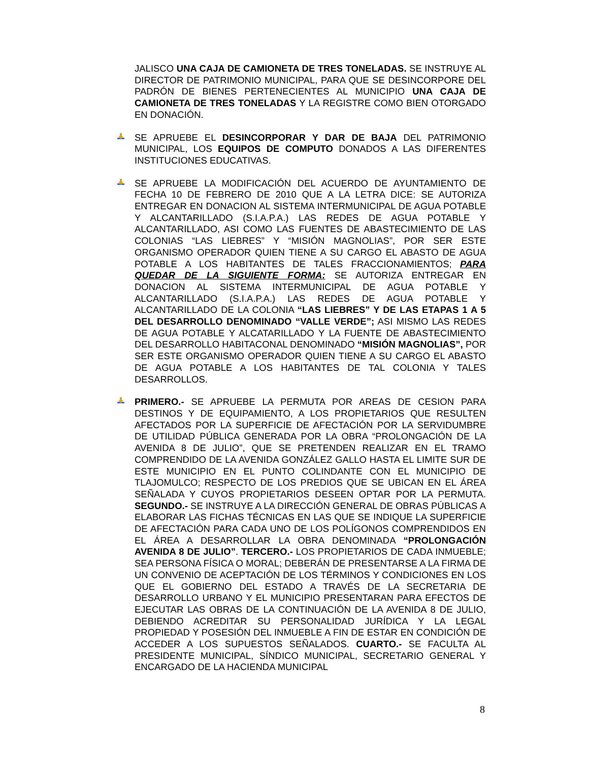JALISCO UNA CAJA DE CAMIONETA DE TRES TONELADAS. SE INSTRUYE AL DIRECTOR DE PATRIMONIO MUNICIPAL, PARA QUE SE DESINCORPORE DEL PADRÓN DE BIENES PERTENECIENTES AL MUNICIPIO UNA CAJA DE CAMIONETA DE TRES TONELADAS Y LA REGISTRE COMO BIEN OTORGADO EN DONACIÓN.
SE APRUEBE EL DESINCORPORAR Y DAR DE BAJA DEL PATRIMONIO MUNICIPAL, LOS EQUIPOS DE COMPUTO DONADOS A LAS DIFERENTES INSTITUCIONES EDUCATIVAS.
SE APRUEBE LA MODIFICACIÓN DEL ACUERDO DE AYUNTAMIENTO DE FECHA 10 DE FEBRERO DE 2010 QUE A LA LETRA DICE: SE AUTORIZA ENTREGAR EN DONACION AL SISTEMA INTERMUNICIPAL DE AGUA POTABLE Y ALCANTARILLADO (S.I.A.P.A.) LAS REDES DE AGUA POTABLE Y ALCANTARILLADO, ASI COMO LAS FUENTES DE ABASTECIMIENTO DE LAS COLONIAS “LAS LIEBRES” Y “MISIÓN MAGNOLIAS”, POR SER ESTE ORGANISMO OPERADOR QUIEN TIENE A SU CARGO EL ABASTO DE AGUA POTABLE A LOS HABITANTES DE TALES FRACCIONAMIENTOS; PARA QUEDAR DE LA SIGUIENTE FORMA: SE AUTORIZA ENTREGAR EN DONACION AL SISTEMA INTERMUNICIPAL DE AGUA POTABLE Y ALCANTARILLADO (S.I.A.P.A.) LAS REDES DE AGUA POTABLE Y ALCANTARILLADO DE LA COLONIA “LAS LIEBRES” Y DE LAS ETAPAS 1 A 5 DEL DESARROLLO DENOMINADO “VALLE VERDE”; ASI MISMO LAS REDES DE AGUA POTABLE Y ALCATARILLADO Y LA FUENTE DE ABASTECIMIENTO DEL DESARROLLO HABITACONAL DENOMINADO “MISIÓN MAGNOLIAS”, POR SER ESTE ORGANISMO OPERADOR QUIEN TIENE A SU CARGO EL ABASTO DE AGUA POTABLE A LOS HABITANTES DE TAL COLONIA Y TALES DESARROLLOS.
PRIMERO.- SE APRUEBE LA PERMUTA POR AREAS DE CESION PARA DESTINOS Y DE EQUIPAMIENTO, A LOS PROPIETARIOS QUE RESULTEN AFECTADOS POR LA SUPERFICIE DE AFECTACIÓN POR LA SERVIDUMBRE DE UTILIDAD PÚBLICA GENERADA POR LA OBRA “PROLONGACIÓN DE LA AVENIDA 8 DE JULIO”, QUE SE PRETENDEN REALIZAR EN EL TRAMO COMPRENDIDO DE LA AVENIDA GONZÁLEZ GALLO HASTA EL LIMITE SUR DE ESTE MUNICIPIO EN EL PUNTO COLINDANTE CON EL MUNICIPIO DE TLAJOMULCO; RESPECTO DE LOS PREDIOS QUE SE UBICAN EN EL ÁREA SEÑALADA Y CUYOS PROPIETARIOS DESEEN OPTAR POR LA PERMUTA. SEGUNDO.- SE INSTRUYE A LA DIRECCIÓN GENERAL DE OBRAS PÚBLICAS A ELABORAR LAS FICHAS TÉCNICAS EN LAS QUE SE INDIQUE LA SUPERFICIE DE AFECTACIÓN PARA CADA UNO DE LOS POLÍGONOS COMPRENDIDOS EN EL ÁREA A DESARROLLAR LA OBRA DENOMINADA “PROLONGACIÓN AVENIDA 8 DE JULIO”. TERCERO.- LOS PROPIETARIOS DE CADA INMUEBLE; SEA PERSONA FÍSICA O MORAL; DEBERÁN DE PRESENTARSE A LA FIRMA DE UN CONVENIO DE ACEPTACIÓN DE LOS TÉRMINOS Y CONDICIONES EN LOS QUE EL GOBIERNO DEL ESTADO A TRAVÉS DE LA SECRETARIA DE DESARROLLO URBANO Y EL MUNICIPIO PRESENTARAN PARA EFECTOS DE EJECUTAR LAS OBRAS DE LA CONTINUACIÓN DE LA AVENIDA 8 DE JULIO, DEBIENDO ACREDITAR SU PERSONALIDAD JURÍDICA Y LA LEGAL PROPIEDAD Y POSESIÓN DEL INMUEBLE A FIN DE ESTAR EN CONDICIÓN DE ACCEDER A LOS SUPUESTOS SEÑALADOS. CUARTO.- SE FACULTA AL PRESIDENTE MUNICIPAL, SÍNDICO MUNICIPAL, SECRETARIO GENERAL Y ENCARGADO DE LA HACIENDA MUNICIPAL
8